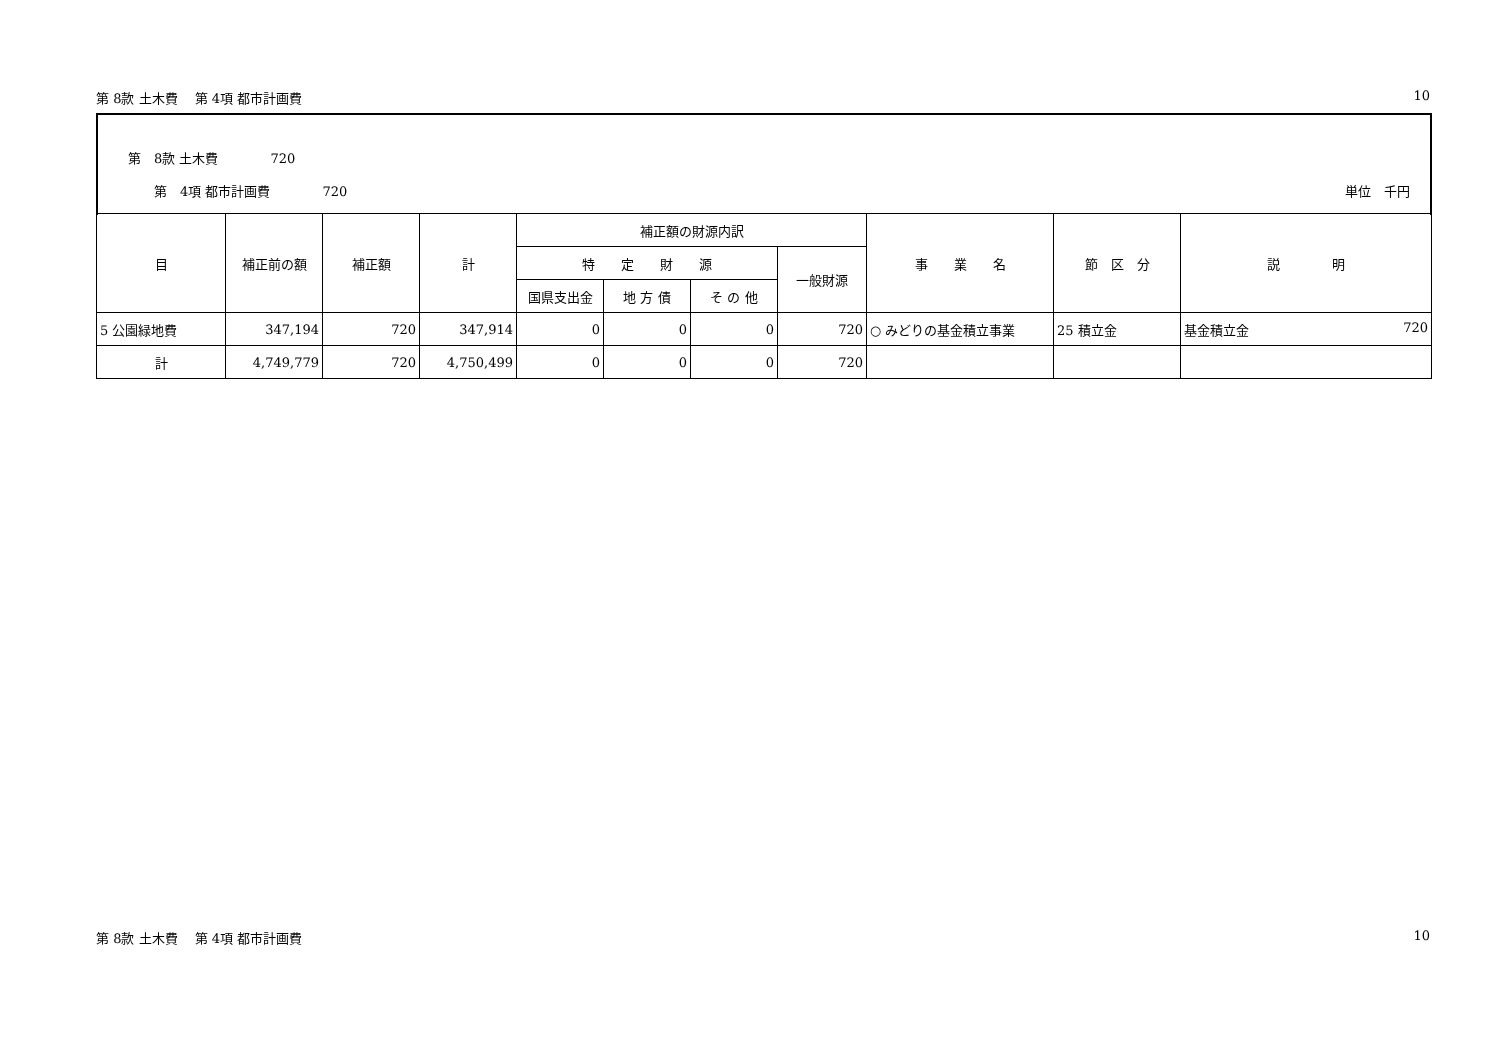第 8款 土木費　 第 4項 都市計画費 10
第　8款 土木費　　　　720
第　4項 都市計画費　　　　720 単位　千円
| 目 | 補正前の額 | 補正額 | 計 | 補正額の財源内訳 | | | | 事 業 名 | 節 区 分 | 説 明 |
| --- | --- | --- | --- | --- | --- | --- | --- | --- | --- | --- |
| | | | | 特 定 財 源 | | | 一般財源 | | | |
| | | | | 国県支出金 | 地 方 債 | そ の 他 | | | | |
| 5 公園緑地費 | 347,194 | 720 | 347,914 | 0 | 0 | 0 | 720 | ○ みどりの基金積立事業 | 25 積立金 | 基金積立金 720 |
| 計 | 4,749,779 | 720 | 4,750,499 | 0 | 0 | 0 | 720 | | | |
第 8款 土木費　 第 4項 都市計画費 10